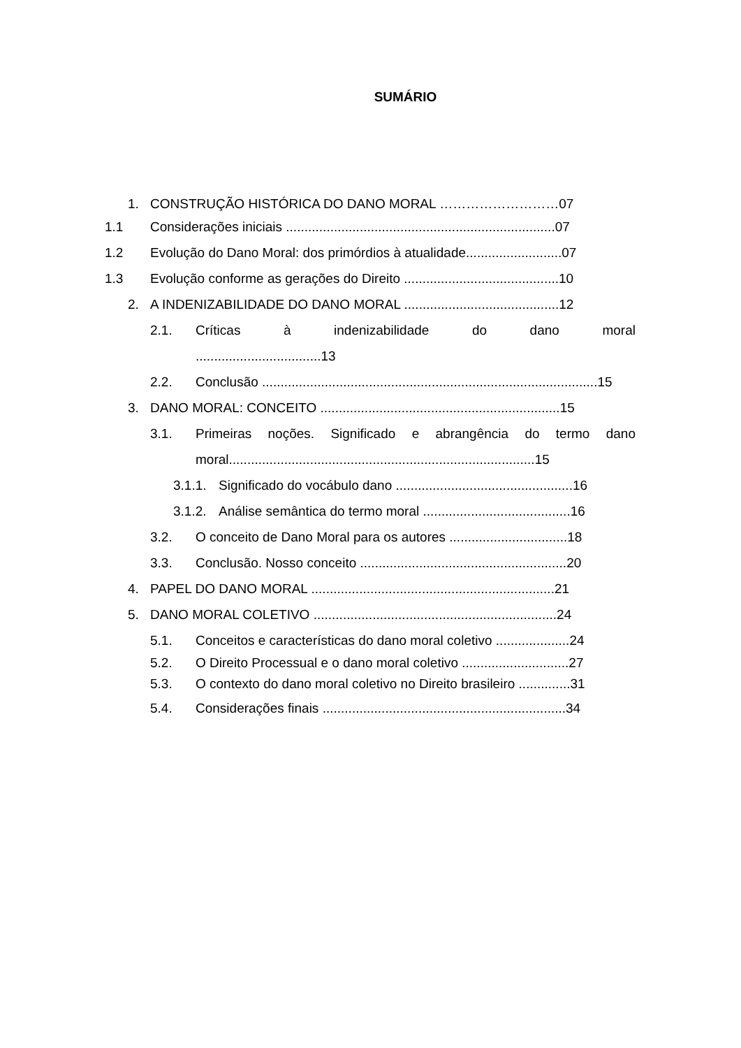SUMÁRIO
1. CONSTRUÇÃO HISTÓRICA DO DANO MORAL ………………………07
1.1 Considerações iniciais .........................................................................07
1.2 Evolução do Dano Moral: dos primórdios à atualidade..........................07
1.3 Evolução conforme as gerações do Direito ..........................................10
2. A INDENIZABILIDADE DO DANO MORAL ..........................................12
2.1. Críticas à indenizabilidade do dano moral
..................................13
2.2. Conclusão ...........................................................................................15
3. DANO MORAL: CONCEITO .................................................................15
3.1. Primeiras noções. Significado e abrangência do termo dano
moral...................................................................................15
3.1.1. Significado do vocábulo dano ................................................16
3.1.2. Análise semântica do termo moral ........................................16
3.2. O conceito de Dano Moral para os autores ................................18
3.3. Conclusão. Nosso conceito ........................................................20
4. PAPEL DO DANO MORAL ..................................................................21
5. DANO MORAL COLETIVO ..................................................................24
5.1. Conceitos e características do dano moral coletivo ....................24
5.2. O Direito Processual e o dano moral coletivo .............................27
5.3. O contexto do dano moral coletivo no Direito brasileiro ..............31
5.4. Considerações finais ..................................................................34